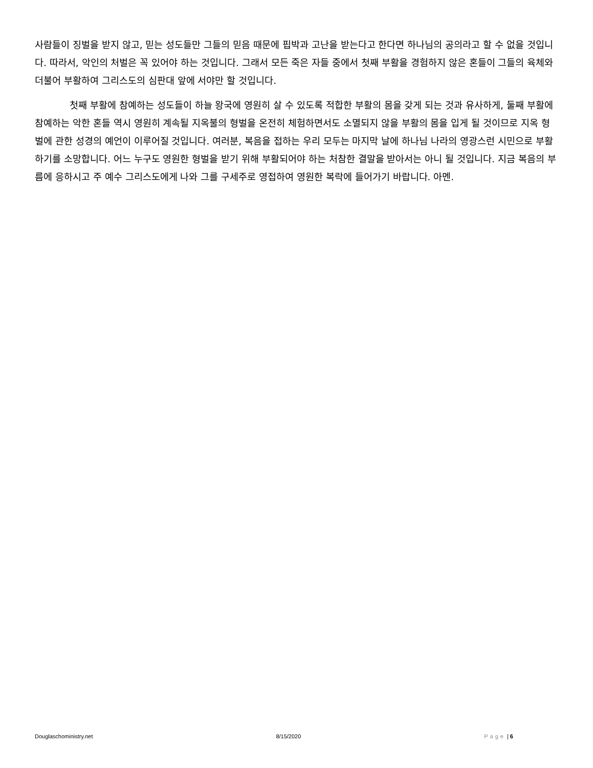사람들이 징벌을 받지 않고, 믿는 성도들만 그들의 믿음 때문에 핍박과 고난을 받는다고 한다면 하나님의 공의라고 할 수 없을 것입니다. 따라서, 악인의 처벌은 꼭 있어야 하는 것입니다. 그래서 모든 죽은 자들 중에서 첫째 부활을 경험하지 않은 혼들이 그들의 육체와 더불어 부활하여 그리스도의 심판대 앞에 서야만 할 것입니다.
첫째 부활에 참예하는 성도들이 하늘 왕국에 영원히 살 수 있도록 적합한 부활의 몸을 갖게 되는 것과 유사하게, 둘째 부활에 참예하는 악한 혼들 역시 영원히 계속될 지옥불의 형벌을 온전히 체험하면서도 소멸되지 않을 부활의 몸을 입게 될 것이므로 지옥 형벌에 관한 성경의 예언이 이루어질 것입니다. 여러분, 복음을 접하는 우리 모두는 마지막 날에 하나님 나라의 영광스런 시민으로 부활하기를 소망합니다. 어느 누구도 영원한 형벌을 받기 위해 부활되어야 하는 처참한 결말을 받아서는 아니 될 것입니다. 지금 복음의 부름에 응하시고 주 예수 그리스도에게 나와 그를 구세주로 영접하여 영원한 복락에 들어가기 바랍니다. 아멘.
Douglaschoministry.net 8/15/2020 Page | 6